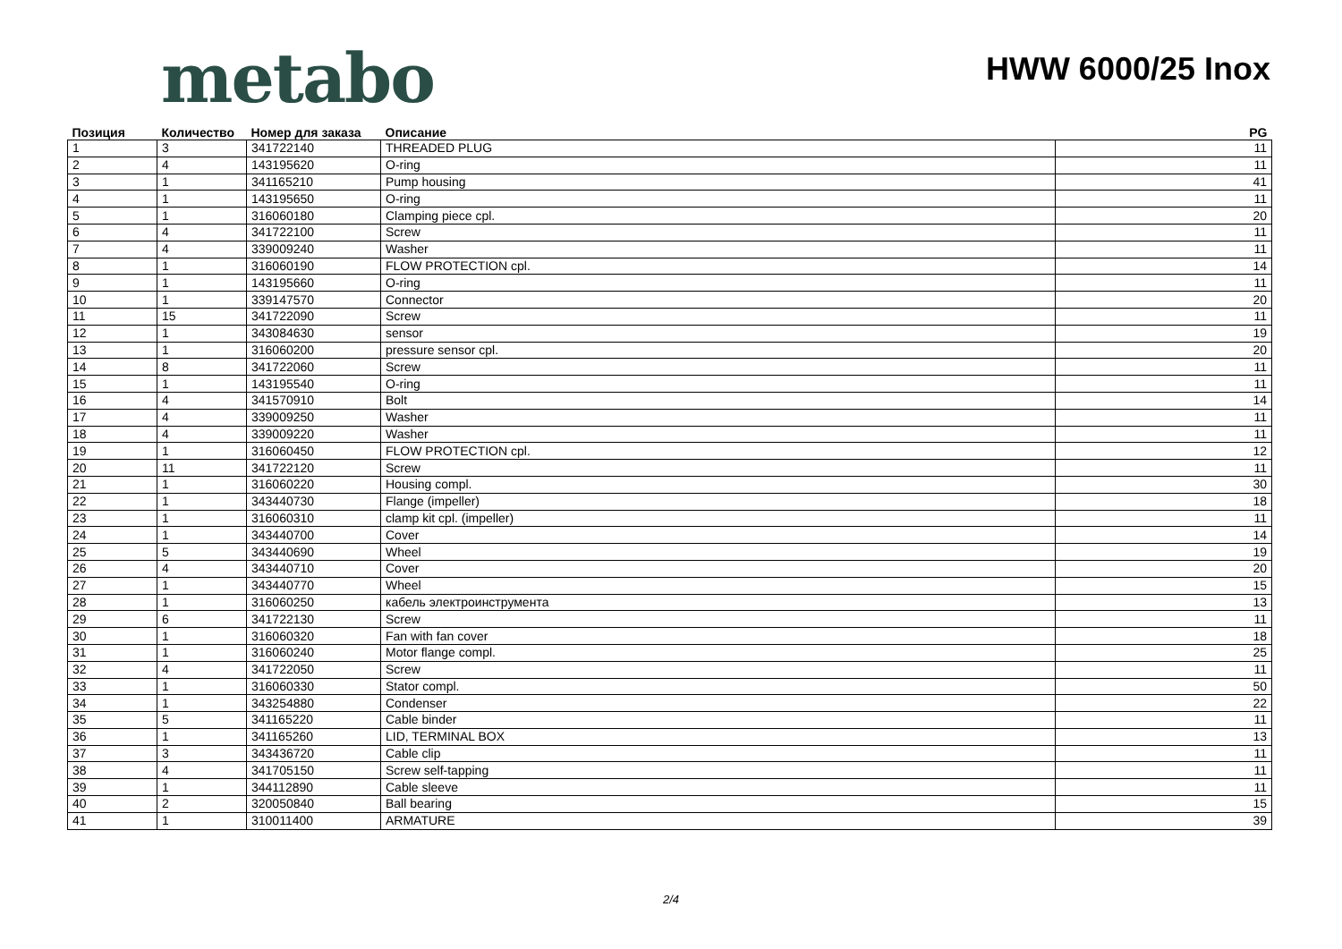metabo
HWW 6000/25 Inox
| Позиция | Количество | Номер для заказа | Описание | PG |
| --- | --- | --- | --- | --- |
| 1 | 3 | 341722140 | THREADED PLUG | 11 |
| 2 | 4 | 143195620 | O-ring | 11 |
| 3 | 1 | 341165210 | Pump housing | 41 |
| 4 | 1 | 143195650 | O-ring | 11 |
| 5 | 1 | 316060180 | Clamping piece cpl. | 20 |
| 6 | 4 | 341722100 | Screw | 11 |
| 7 | 4 | 339009240 | Washer | 11 |
| 8 | 1 | 316060190 | FLOW PROTECTION cpl. | 14 |
| 9 | 1 | 143195660 | O-ring | 11 |
| 10 | 1 | 339147570 | Connector | 20 |
| 11 | 15 | 341722090 | Screw | 11 |
| 12 | 1 | 343084630 | sensor | 19 |
| 13 | 1 | 316060200 | pressure sensor cpl. | 20 |
| 14 | 8 | 341722060 | Screw | 11 |
| 15 | 1 | 143195540 | O-ring | 11 |
| 16 | 4 | 341570910 | Bolt | 14 |
| 17 | 4 | 339009250 | Washer | 11 |
| 18 | 4 | 339009220 | Washer | 11 |
| 19 | 1 | 316060450 | FLOW PROTECTION cpl. | 12 |
| 20 | 11 | 341722120 | Screw | 11 |
| 21 | 1 | 316060220 | Housing compl. | 30 |
| 22 | 1 | 343440730 | Flange (impeller) | 18 |
| 23 | 1 | 316060310 | clamp kit cpl. (impeller) | 11 |
| 24 | 1 | 343440700 | Cover | 14 |
| 25 | 5 | 343440690 | Wheel | 19 |
| 26 | 4 | 343440710 | Cover | 20 |
| 27 | 1 | 343440770 | Wheel | 15 |
| 28 | 1 | 316060250 | кабель электроинструмента | 13 |
| 29 | 6 | 341722130 | Screw | 11 |
| 30 | 1 | 316060320 | Fan with fan cover | 18 |
| 31 | 1 | 316060240 | Motor flange compl. | 25 |
| 32 | 4 | 341722050 | Screw | 11 |
| 33 | 1 | 316060330 | Stator compl. | 50 |
| 34 | 1 | 343254880 | Condenser | 22 |
| 35 | 5 | 341165220 | Cable binder | 11 |
| 36 | 1 | 341165260 | LID, TERMINAL BOX | 13 |
| 37 | 3 | 343436720 | Cable clip | 11 |
| 38 | 4 | 341705150 | Screw self-tapping | 11 |
| 39 | 1 | 344112890 | Cable sleeve | 11 |
| 40 | 2 | 320050840 | Ball bearing | 15 |
| 41 | 1 | 310011400 | ARMATURE | 39 |
2/4